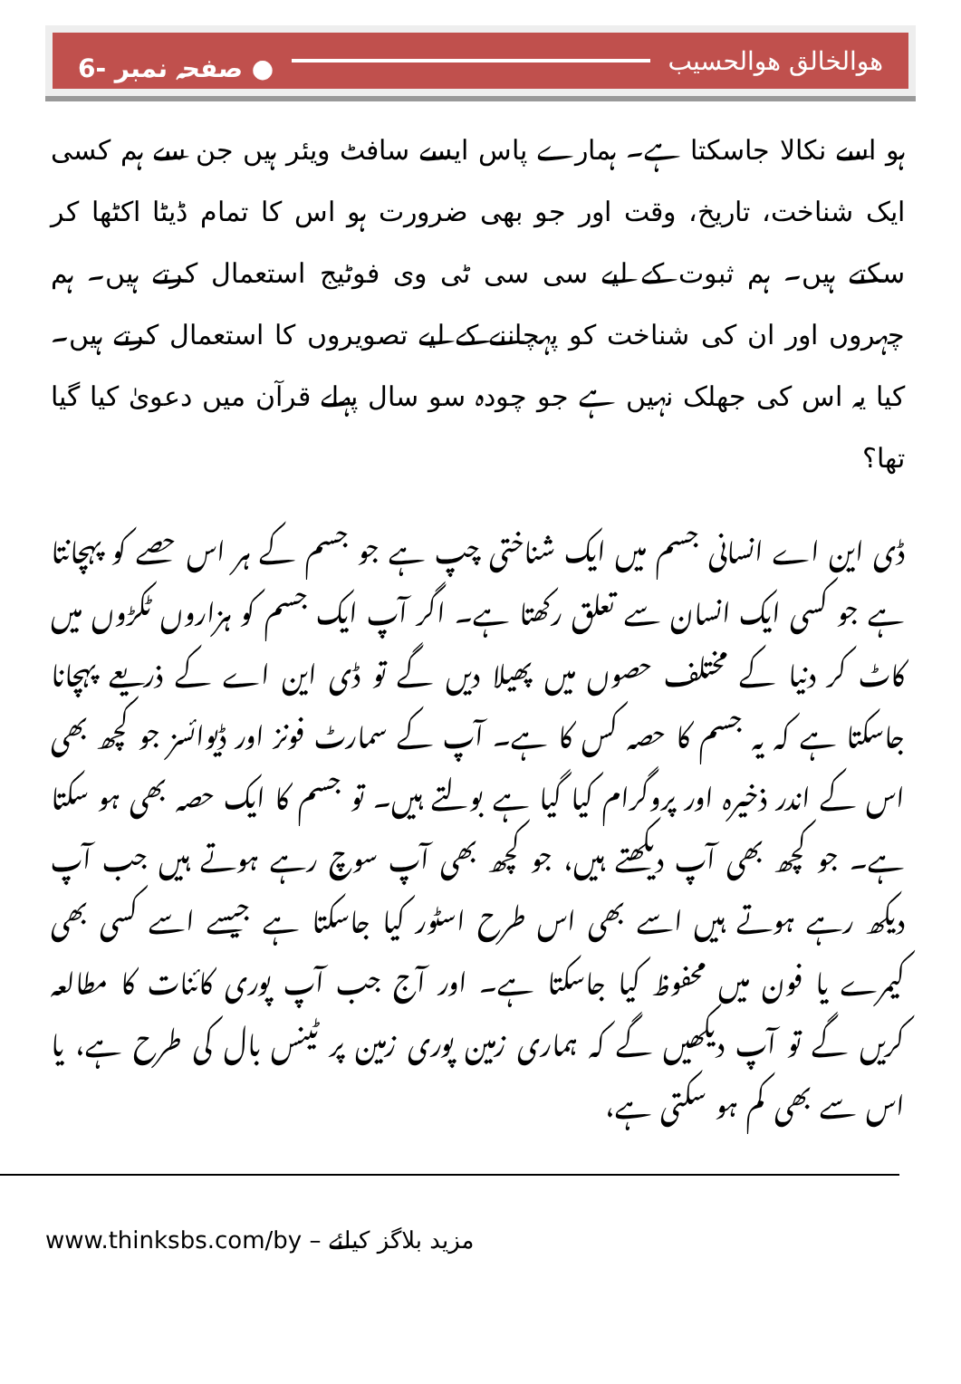هوالخالق هوالحسیب ● صفحہ نمبر -6
ہو اسے نکالا جاسکتا ہے۔ ہمارے پاس ایسے سافٹ ویئر ہیں جن سے ہم کسی ایک شناخت، تاریخ، وقت اور جو بھی ضرورت ہو اس کا تمام ڈیٹا اکٹھا کر سکتے ہیں۔ ہم ثبوت کے لیے سی سی ٹی وی فوٹیج استعمال کرتے ہیں۔ ہم چہروں اور ان کی شناخت کو پہچاننے کے لیے تصویروں کا استعمال کرتے ہیں۔ کیا یہ اس کی جھلک نہیں ہے جو چودہ سو سال پہلے قرآن میں دعویٰ کیا گیا تھا؟
ڈی این اے انسانی جسم میں ایک شناختی چپ ہے جو جسم کے ہر اس حصے کو پہچانتا ہے جو کسی ایک انسان سے تعلق رکھتا ہے۔ اگر آپ ایک جسم کو ہزاروں ٹکڑوں میں کاٹ کر دنیا کے مختلف حصوں میں پھیلا دیں گے تو ڈی این اے کے ذریعے پہچانا جاسکتا ہے کہ یہ جسم کا حصہ کس کا ہے۔ آپ کے سمارٹ فونز اور ڈیوائسز جو کچھ بھی اس کے اندر ذخیرہ اور پروگرام کیا گیا ہے بولتے ہیں۔ تو جسم کا ایک حصہ بھی ہو سکتا ہے۔ جو کچھ بھی آپ دیکھتے ہیں، جو کچھ بھی آپ سوچ رہے ہوتے ہیں جب آپ دیکھ رہے ہوتے ہیں اسے بھی اس طرح اسٹور کیا جاسکتا ہے جیسے اسے کسی بھی کیمرے یا فون میں محفوظ کیا جاسکتا ہے۔ اور آج جب آپ پوری کائنات کا مطالعہ کریں گے تو آپ دیکھیں گے کہ ہماری زمین پوری زمین پر ٹینس بال کی طرح ہے، یا اس سے بھی کم ہو سکتی ہے،
www.thinksbs.com/by مزید بلاگز کیلئے –